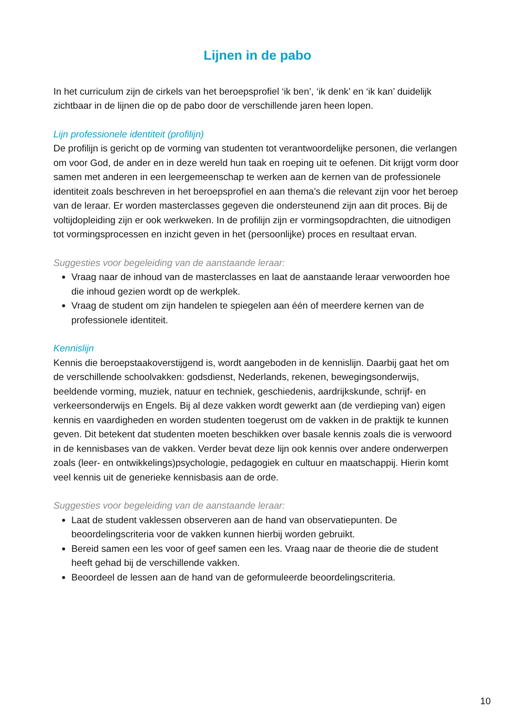Lijnen in de pabo
In het curriculum zijn de cirkels van het beroepsprofiel ‘ik ben’, ‘ik denk’ en ‘ik kan’ duidelijk zichtbaar in de lijnen die op de pabo door de verschillende jaren heen lopen.
Lijn professionele identiteit (profilijn)
De profilijn is gericht op de vorming van studenten tot verantwoordelijke personen, die verlangen om voor God, de ander en in deze wereld hun taak en roeping uit te oefenen. Dit krijgt vorm door samen met anderen in een leergemeenschap te werken aan de kernen van de professionele identiteit zoals beschreven in het beroepsprofiel en aan thema’s die relevant zijn voor het beroep van de leraar. Er worden masterclasses gegeven die ondersteunend zijn aan dit proces. Bij de voltijdopleiding zijn er ook werkweken. In de profilijn zijn er vormingsopdrachten, die uitnodigen tot vormingsprocessen en inzicht geven in het (persoonlijke) proces en resultaat ervan.
Suggesties voor begeleiding van de aanstaande leraar:
Vraag naar de inhoud van de masterclasses en laat de aanstaande leraar verwoorden hoe die inhoud gezien wordt op de werkplek.
Vraag de student om zijn handelen te spiegelen aan één of meerdere kernen van de professionele identiteit.
Kennislijn
Kennis die beroepstaakoverstijgend is, wordt aangeboden in de kennislijn. Daarbij gaat het om de verschillende schoolvakken: godsdienst, Nederlands, rekenen, bewegingsonderwijs, beeldende vorming, muziek, natuur en techniek, geschiedenis, aardrijkskunde, schrijf- en verkeersonderwijs en Engels. Bij al deze vakken wordt gewerkt aan (de verdieping van) eigen kennis en vaardigheden en worden studenten toegerust om de vakken in de praktijk te kunnen geven. Dit betekent dat studenten moeten beschikken over basale kennis zoals die is verwoord in de kennisbases van de vakken. Verder bevat deze lijn ook kennis over andere onderwerpen zoals (leer- en ontwikkelings)psychologie, pedagogiek en cultuur en maatschappij. Hierin komt veel kennis uit de generieke kennisbasis aan de orde.
Suggesties voor begeleiding van de aanstaande leraar:
Laat de student vaklessen observeren aan de hand van observatiepunten. De beoordelingscriteria voor de vakken kunnen hierbij worden gebruikt.
Bereid samen een les voor of geef samen een les. Vraag naar de theorie die de student heeft gehad bij de verschillende vakken.
Beoordeel de lessen aan de hand van de geformuleerde beoordelingscriteria.
10